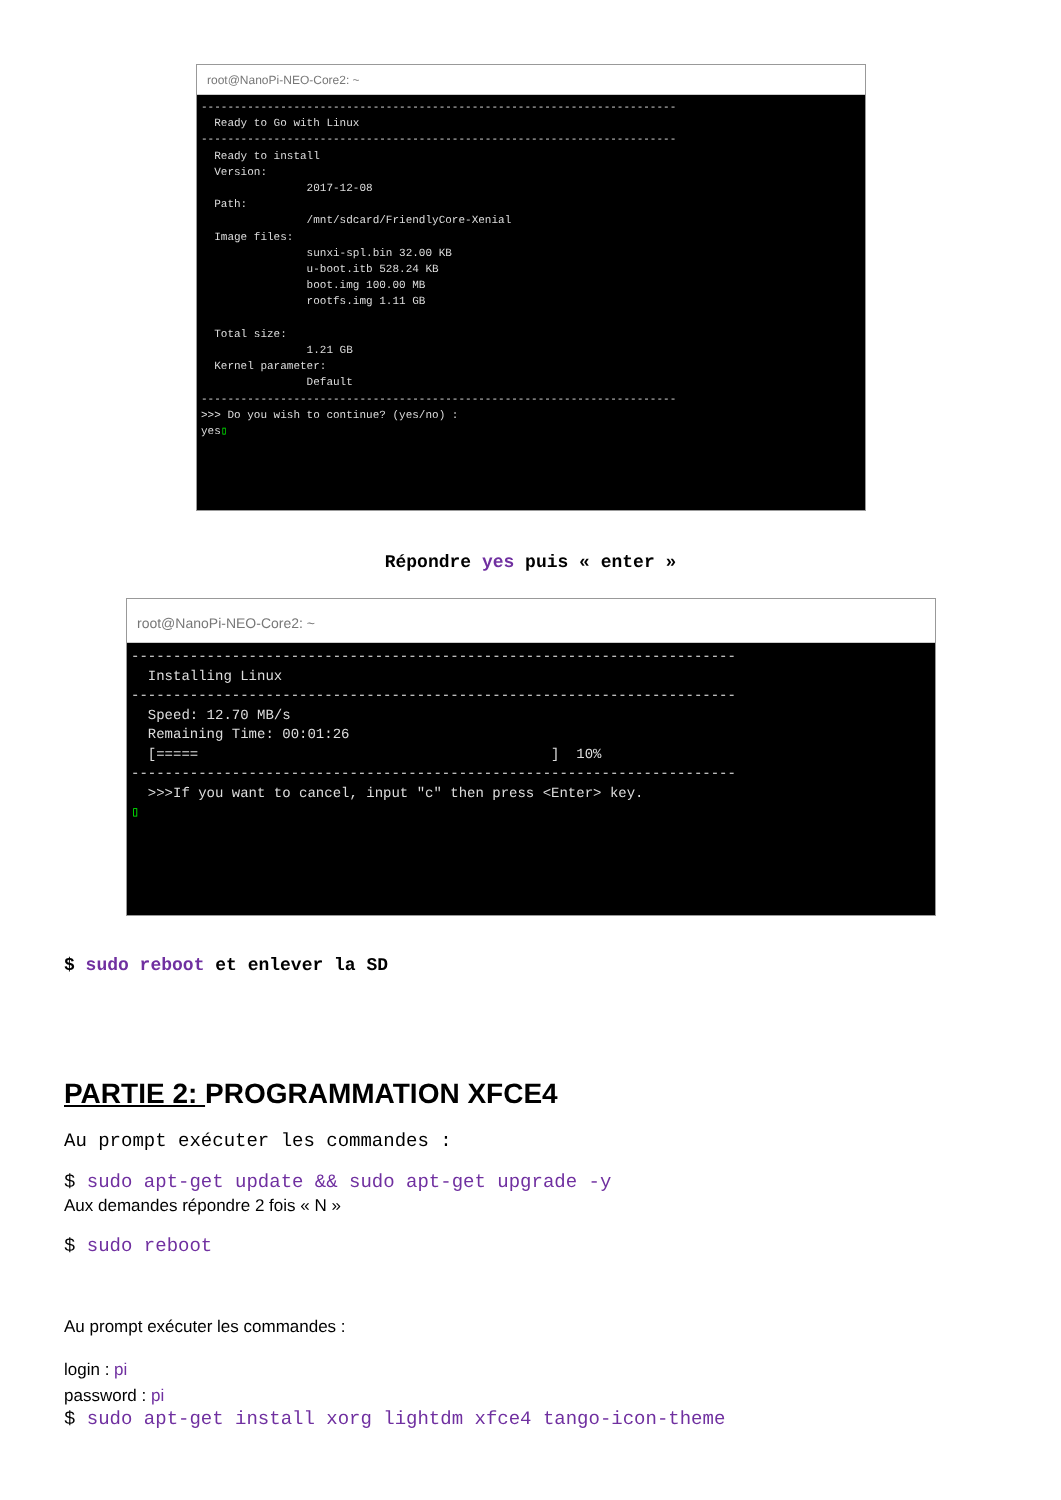root@NanoPi-NEO-Core2: ~
------------------------------------------------------------------------
  Ready to Go with Linux
------------------------------------------------------------------------
  Ready to install
  Version:
                2017-12-08
  Path:
                /mnt/sdcard/FriendlyCore-Xenial
  Image files:
                sunxi-spl.bin 32.00 KB
                u-boot.itb 528.24 KB
                boot.img 100.00 MB
                rootfs.img 1.11 GB

  Total size:
                1.21 GB
  Kernel parameter:
                Default
------------------------------------------------------------------------
>>> Do you wish to continue? (yes/no) :
yes▯
Répondre yes puis « enter »
root@NanoPi-NEO-Core2: ~
------------------------------------------------------------------------
  Installing Linux
------------------------------------------------------------------------
  Speed: 12.70 MB/s
  Remaining Time: 00:01:26
  [=====                                          ]  10%
------------------------------------------------------------------------
  >>>If you want to cancel, input "c" then press <Enter> key.
▯
$ sudo reboot et enlever la SD
PARTIE 2: PROGRAMMATION XFCE4
Au prompt exécuter les commandes :
$ sudo apt-get update && sudo apt-get upgrade -y
Aux demandes répondre 2 fois « N »
$ sudo reboot
Au prompt exécuter les commandes :
login : pi
password : pi
$ sudo apt-get install xorg lightdm xfce4 tango-icon-theme